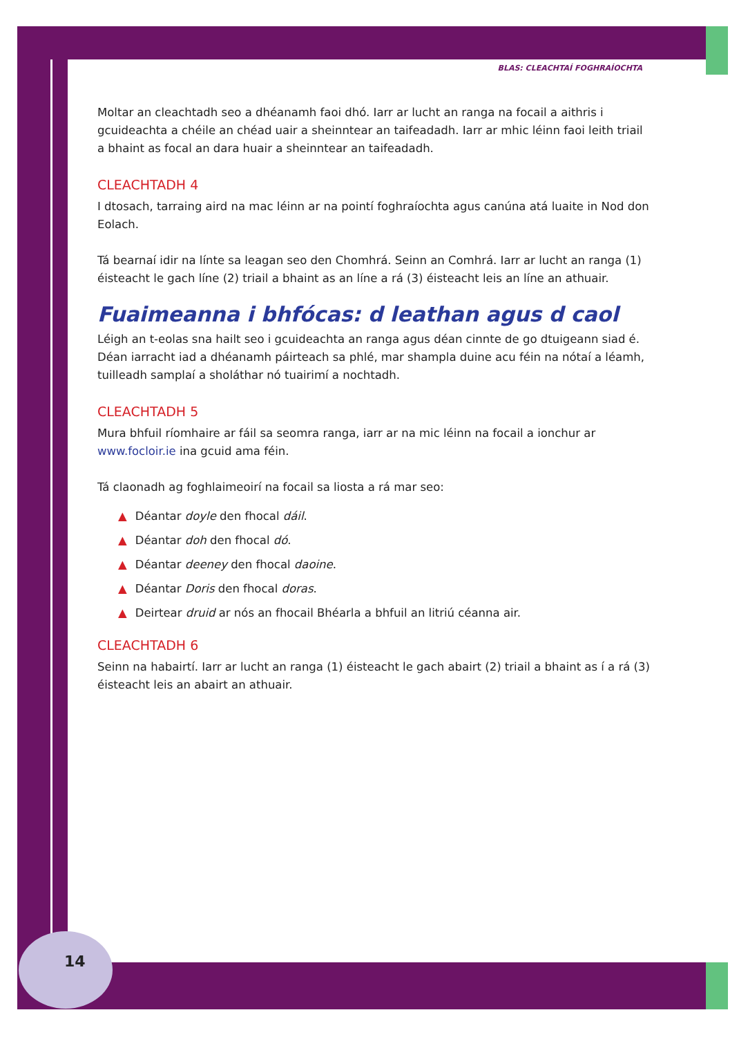14
BLAS: CLEACHTAÍ FOGHRAÍOCHTA
Moltar an cleachtadh seo a dhéanamh faoi dhó. Iarr ar lucht an ranga na focail a aithris i gcuideachta a chéile an chéad uair a sheinntear an taifeadadh. Iarr ar mhic léinn faoi leith triail a bhaint as focal an dara huair a sheinntear an taifeadadh.
CLEACHTADH 4
I dtosach, tarraing aird na mac léinn ar na pointí foghraíochta agus canúna atá luaite in Nod don Eolach.
Tá bearnaí idir na línte sa leagan seo den Chomhrá. Seinn an Comhrá. Iarr ar lucht an ranga (1) éisteacht le gach líne (2) triail a bhaint as an líne a rá (3) éisteacht leis an líne an athuair.
Fuaimeanna i bhfócas: d leathan agus d caol
Léigh an t-eolas sna hailt seo i gcuideachta an ranga agus déan cinnte de go dtuigeann siad é. Déan iarracht iad a dhéanamh páirteach sa phlé, mar shampla duine acu féin na nótaí a léamh, tuilleadh samplaí a sholáthar nó tuairimí a nochtadh.
CLEACHTADH 5
Mura bhfuil ríomhaire ar fáil sa seomra ranga, iarr ar na mic léinn na focail a ionchur ar www.focloir.ie ina gcuid ama féin.
Tá claonadh ag foghlaimeoirí na focail sa liosta a rá mar seo:
▲ Déantar doyle den fhocal dáil.
▲ Déantar doh den fhocal dó.
▲ Déantar deeney den fhocal daoine.
▲ Déantar Doris den fhocal doras.
▲ Deirtear druid ar nós an fhocail Bhéarla a bhfuil an litriú céanna air.
CLEACHTADH 6
Seinn na habairtí. Iarr ar lucht an ranga (1) éisteacht le gach abairt (2) triail a bhaint as í a rá (3) éisteacht leis an abairt an athuair.